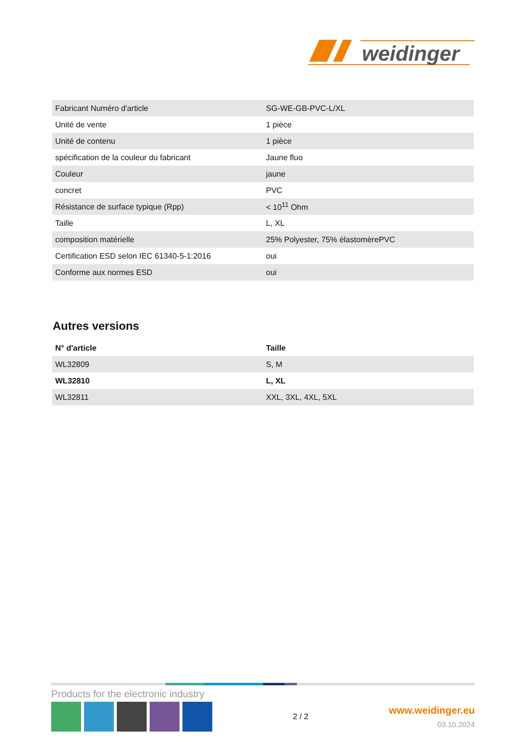weidinger
| Fabricant Numéro d'article | SG-WE-GB-PVC-L/XL |
| Unité de vente | 1 pièce |
| Unité de contenu | 1 pièce |
| spécification de la couleur du fabricant | Jaune fluo |
| Couleur | jaune |
| concret | PVC |
| Résistance de surface typique (Rpp) | < 10<sup>11</sup> Ohm |
| Taille | L, XL |
| composition matérielle | 25% Polyester, 75% élastomèrePVC |
| Certification ESD selon IEC 61340-5-1:2016 | oui |
| Conforme aux normes ESD | oui |
Autres versions
| N° d'article | Taille |
| --- | --- |
| WL32809 | S, M |
| WL32810 | L, XL |
| WL32811 | XXL, 3XL, 4XL, 5XL |
Products for the electronic industry
2 / 2
www.weidinger.eu
03.10.2024